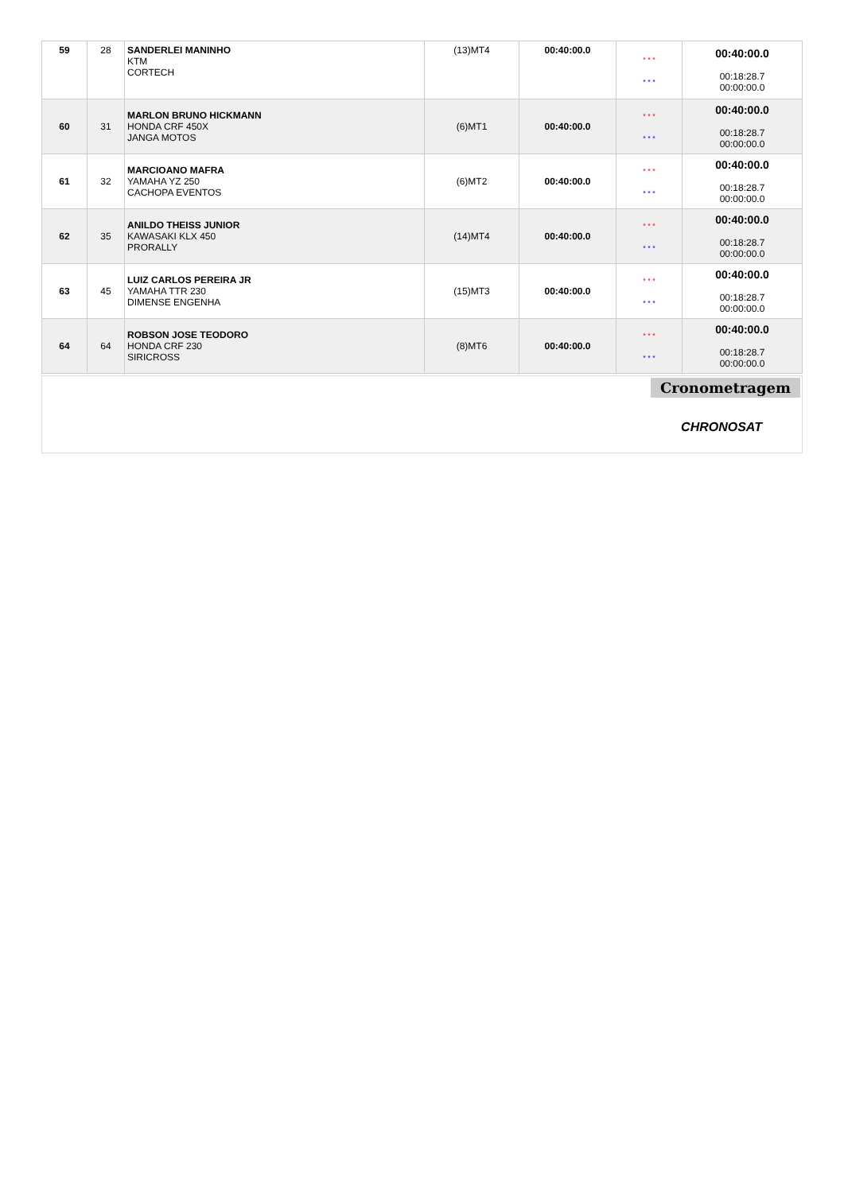| 59 | 28 | SANDERLEI MANINHO KTM CORTECH | (13)MT4 | 00:40:00.0 | * * * * * * | 00:40:00.0 00:18:28.7 00:00:00.0 |
| 60 | 31 | MARLON BRUNO HICKMANN HONDA CRF 450X JANGA MOTOS | (6)MT1 | 00:40:00.0 | * * * * * * | 00:40:00.0 00:18:28.7 00:00:00.0 |
| 61 | 32 | MARCIOANO MAFRA YAMAHA YZ 250 CACHOPA EVENTOS | (6)MT2 | 00:40:00.0 | * * * * * * | 00:40:00.0 00:18:28.7 00:00:00.0 |
| 62 | 35 | ANILDO THEISS JUNIOR KAWASAKI KLX 450 PRORALLY | (14)MT4 | 00:40:00.0 | * * * * * * | 00:40:00.0 00:18:28.7 00:00:00.0 |
| 63 | 45 | LUIZ CARLOS PEREIRA JR YAMAHA TTR 230 DIMENSE ENGENHA | (15)MT3 | 00:40:00.0 | * * * * * * | 00:40:00.0 00:18:28.7 00:00:00.0 |
| 64 | 64 | ROBSON JOSE TEODORO HONDA CRF 230 SIRICROSS | (8)MT6 | 00:40:00.0 | * * * * * * | 00:40:00.0 00:18:28.7 00:00:00.0 |
Cronometragem
CHRONOSAT